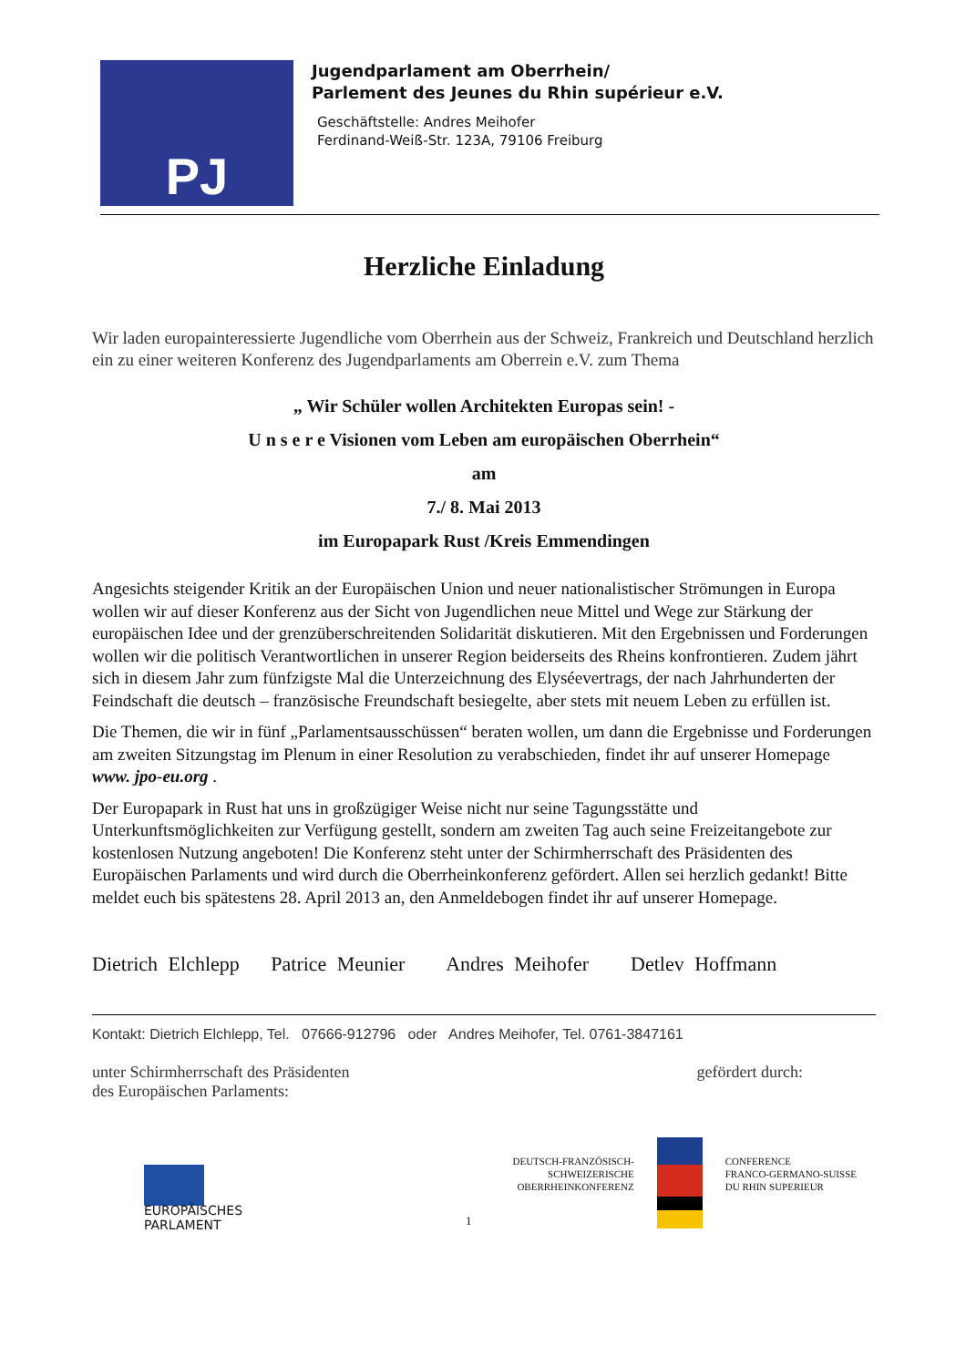PJ
Jugendparlament am Oberrhein/
Parlement des Jeunes du Rhin supérieur e.V.
Geschäftstelle: Andres Meihofer
Ferdinand-Weiß-Str. 123A, 79106 Freiburg
Herzliche Einladung
Wir laden europainteressierte Jugendliche vom Oberrhein aus der Schweiz, Frankreich und Deutschland herzlich ein zu einer weiteren Konferenz des Jugendparlaments am Oberrein e.V. zum Thema
„ Wir Schüler wollen Architekten Europas sein! -
U n s e r e Visionen vom Leben am europäischen Oberrhein“
am
7./ 8. Mai 2013
im Europapark Rust /Kreis Emmendingen
Angesichts steigender Kritik an der Europäischen Union und neuer nationalistischer Strömungen in Europa wollen wir auf dieser Konferenz aus der Sicht von Jugendlichen neue Mittel und Wege zur Stärkung der europäischen Idee und der grenzüberschreitenden Solidarität diskutieren. Mit den Ergebnissen und Forderungen wollen wir die politisch Verantwortlichen in unserer Region beiderseits des Rheins konfrontieren. Zudem jährt sich in diesem Jahr zum fünfzigste Mal die Unterzeichnung des Elyséevertrags, der nach Jahrhunderten der Feindschaft die deutsch – französische Freundschaft besiegelte, aber stets mit neuem Leben zu erfüllen ist.
Die Themen, die wir in fünf „Parlamentsausschüssen“ beraten wollen, um dann die Ergebnisse und Forderungen am zweiten Sitzungstag im Plenum in einer Resolution zu verabschieden, findet ihr auf unserer Homepage www. jpo-eu.org .
Der Europapark in Rust hat uns in großzügiger Weise nicht nur seine Tagungsstätte und Unterkunftsmöglichkeiten zur Verfügung gestellt, sondern am zweiten Tag auch seine Freizeitangebote zur kostenlosen Nutzung angeboten! Die Konferenz steht unter der Schirmherrschaft des Präsidenten des Europäischen Parlaments und wird durch die Oberrheinkonferenz gefördert. Allen sei herzlich gedankt! Bitte meldet euch bis spätestens 28. April 2013 an, den Anmeldebogen findet ihr auf unserer Homepage.
Dietrich Elchlepp Patrice Meunier Andres Meihofer Detlev Hoffmann
Kontakt: Dietrich Elchlepp, Tel. 07666-912796 oder Andres Meihofer, Tel. 0761-3847161
unter Schirmherrschaft des Präsidenten
des Europäischen Parlaments:
gefördert durch:
EUROPÄISCHES PARLAMENT
1
DEUTSCH-FRANZÖSISCH-
SCHWEIZERISCHE
OBERRHEINKONFERENZ
CONFERENCE
FRANCO-GERMANO-SUISSE
DU RHIN SUPERIEUR